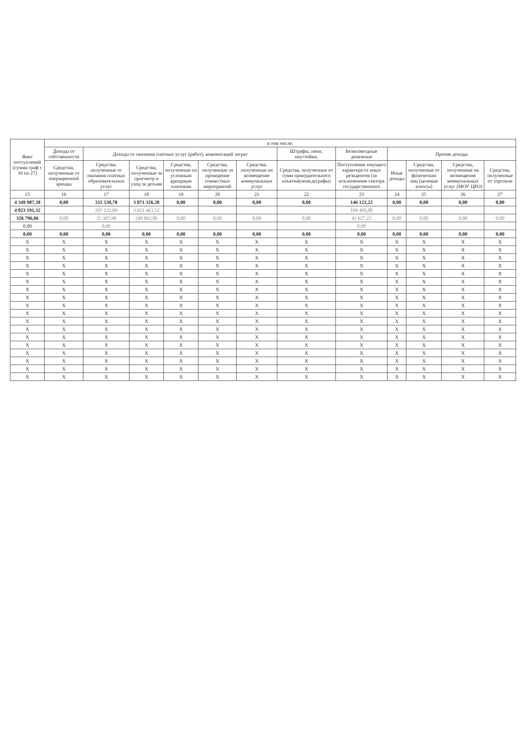| Факт поступлений (сумма граф с 16 по 27) | в том числе: | | | | | | | | | | | |
| --- | --- | --- | --- | --- | --- | --- | --- | --- | --- | --- | --- | --- |
| | Доходы от собственности | Доходы от оказания платных услуг (работ), компенсаций затрат | | | | | Штрафы, пени, неустойки, | Безвозмездные денежные | Прочие доходы | | | |
| | Средства, полученные от операционной аренды | Средства, полученные от оказания платных образовательных услуг | Средства, полученные за присмотр и уход за детьми | Средства, полученные по условным арендным платежам | Средства, полученные за проведение совместных мероприятий | Средства, полученные на возмещение коммунальных услуг | Средства, полученные от сумм принудительного изъятия(пени,штрафы) | Поступления текущего характера от иных резидентов (за исключением сектора государственного | Иные доходы | Средства, полученные от физических лиц (целевые взносы) | Средства, полученные на возмещение коммунальных услуг (МОУ ЦРО) | Средства, полученные от торговли |
| 15 | 16 | 17 | 18 | 19 | 20 | 21 | 22 | 23 | 24 | 25 | 26 | 27 |
| 4 349 987,38 | 0,00 | 332 538,78 | 3 871 326,38 | 0,00 | 0,00 | 0,00 | 0,00 | 146 122,22 | 0,00 | 0,00 | 0,00 | 0,00 |
| 4 023 191,32 | | 297 232,80 | 3 621 463,52 | | | | | 104 495,00 | | | | |
| 326 796,06 | 0,00 | 35 305,98 | 249 862,86 | 0,00 | 0,00 | 0,00 | 0,00 | 41 627,22 | 0,00 | 0,00 | 0,00 | 0,00 |
| 0,00 | | 0,00 | | | | | | 0,00 | | | | |
| 0,00 | 0,00 | 0,00 | 0,00 | 0,00 | 0,00 | 0,00 | 0,00 | 0,00 | 0,00 | 0,00 | 0,00 | 0,00 |
| X | X | X | X | X | X | X | X | X | X | X | X | X |
| X | X | X | X | X | X | X | X | X | X | X | X | X |
| X | X | X | X | X | X | X | X | X | X | X | X | X |
| X | X | X | X | X | X | X | X | X | X | X | X | X |
| X | X | X | X | X | X | X | X | X | X | X | X | X |
| X | X | X | X | X | X | X | X | X | X | X | X | X |
| X | X | X | X | X | X | X | X | X | X | X | X | X |
| X | X | X | X | X | X | X | X | X | X | X | X | X |
| X | X | X | X | X | X | X | X | X | X | X | X | X |
| X | X | X | X | X | X | X | X | X | X | X | X | X |
| X | X | X | X | X | X | X | X | X | X | X | X | X |
| X | X | X | X | X | X | X | X | X | X | X | X | X |
| X | X | X | X | X | X | X | X | X | X | X | X | X |
| X | X | X | X | X | X | X | X | X | X | X | X | X |
| X | X | X | X | X | X | X | X | X | X | X | X | X |
| X | X | X | X | X | X | X | X | X | X | X | X | X |
| X | X | X | X | X | X | X | X | X | X | X | X | X |
| X | X | X | X | X | X | X | X | X | X | X | X | X |